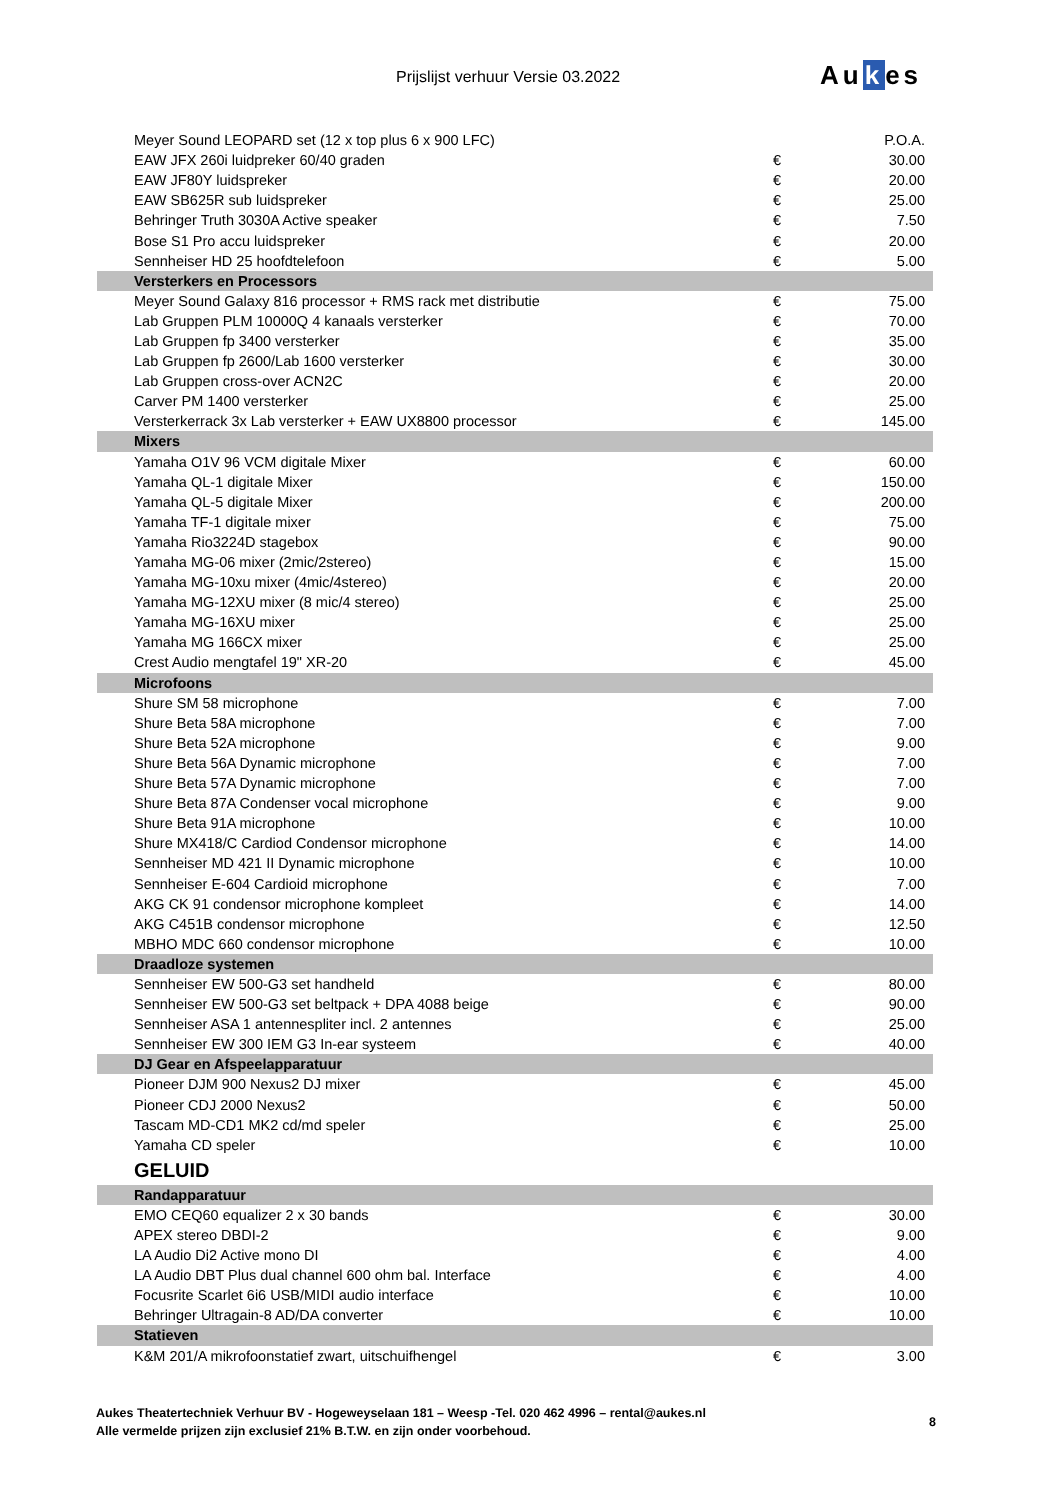Prijslijst verhuur Versie 03.2022
Aukes
| Meyer Sound LEOPARD set (12 x top plus 6 x 900 LFC) | | P.O.A. |
| EAW JFX 260i luidpreker 60/40 graden | € | 30.00 |
| EAW JF80Y luidspreker | € | 20.00 |
| EAW SB625R sub luidspreker | € | 25.00 |
| Behringer Truth 3030A Active speaker | € | 7.50 |
| Bose S1 Pro accu luidspreker | € | 20.00 |
| Sennheiser HD 25 hoofdtelefoon | € | 5.00 |
| Versterkers en Processors | | |
| Meyer Sound Galaxy 816 processor + RMS rack met distributie | € | 75.00 |
| Lab Gruppen PLM 10000Q 4 kanaals versterker | € | 70.00 |
| Lab Gruppen fp 3400 versterker | € | 35.00 |
| Lab Gruppen fp 2600/Lab 1600 versterker | € | 30.00 |
| Lab Gruppen cross-over ACN2C | € | 20.00 |
| Carver PM 1400 versterker | € | 25.00 |
| Versterkerrack 3x Lab versterker + EAW UX8800 processor | € | 145.00 |
| Mixers | | |
| Yamaha O1V 96 VCM digitale Mixer | € | 60.00 |
| Yamaha QL-1 digitale Mixer | € | 150.00 |
| Yamaha QL-5 digitale Mixer | € | 200.00 |
| Yamaha TF-1 digitale mixer | € | 75.00 |
| Yamaha Rio3224D stagebox | € | 90.00 |
| Yamaha MG-06 mixer (2mic/2stereo) | € | 15.00 |
| Yamaha MG-10xu mixer (4mic/4stereo) | € | 20.00 |
| Yamaha MG-12XU mixer (8 mic/4 stereo) | € | 25.00 |
| Yamaha MG-16XU mixer | € | 25.00 |
| Yamaha MG 166CX mixer | € | 25.00 |
| Crest Audio mengtafel 19" XR-20 | € | 45.00 |
| Microfoons | | |
| Shure SM 58 microphone | € | 7.00 |
| Shure Beta 58A microphone | € | 7.00 |
| Shure Beta 52A microphone | € | 9.00 |
| Shure Beta 56A Dynamic microphone | € | 7.00 |
| Shure Beta 57A Dynamic microphone | € | 7.00 |
| Shure Beta 87A Condenser vocal microphone | € | 9.00 |
| Shure Beta 91A microphone | € | 10.00 |
| Shure MX418/C Cardiod Condensor microphone | € | 14.00 |
| Sennheiser MD 421 II Dynamic microphone | € | 10.00 |
| Sennheiser E-604 Cardioid microphone | € | 7.00 |
| AKG CK 91 condensor microphone kompleet | € | 14.00 |
| AKG C451B condensor microphone | € | 12.50 |
| MBHO MDC 660 condensor microphone | € | 10.00 |
| Draadloze systemen | | |
| Sennheiser EW 500-G3 set handheld | € | 80.00 |
| Sennheiser EW 500-G3 set beltpack + DPA 4088 beige | € | 90.00 |
| Sennheiser ASA 1 antennespliter incl. 2 antennes | € | 25.00 |
| Sennheiser EW 300 IEM G3 In-ear systeem | € | 40.00 |
| DJ Gear en Afspeelapparatuur | | |
| Pioneer DJM 900 Nexus2 DJ mixer | € | 45.00 |
| Pioneer CDJ 2000 Nexus2 | € | 50.00 |
| Tascam MD-CD1 MK2 cd/md speler | € | 25.00 |
| Yamaha CD speler | € | 10.00 |
| GELUID | | |
| Randapparatuur | | |
| EMO CEQ60 equalizer 2 x 30 bands | € | 30.00 |
| APEX stereo DBDI-2 | € | 9.00 |
| LA Audio Di2 Active mono DI | € | 4.00 |
| LA Audio DBT Plus dual channel 600 ohm bal. Interface | € | 4.00 |
| Focusrite Scarlet 6i6 USB/MIDI audio interface | € | 10.00 |
| Behringer Ultragain-8 AD/DA converter | € | 10.00 |
| Statieven | | |
| K&M 201/A mikrofoonstatief zwart, uitschuifhengel | € | 3.00 |
Aukes Theatertechniek Verhuur BV - Hogeweyselaan 181 – Weesp -Tel. 020 462 4996 – rental@aukes.nl
Alle vermelde prijzen zijn exclusief 21% B.T.W. en zijn onder voorbehoud.
8